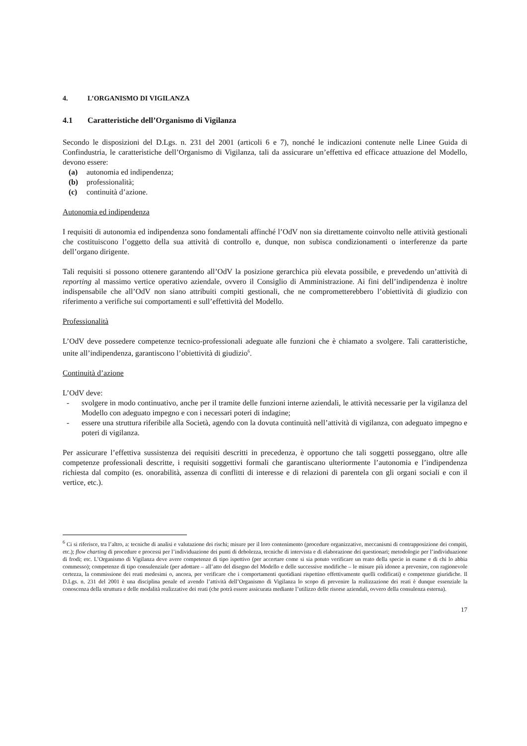4. L’ORGANISMO DI VIGILANZA
4.1 Caratteristiche dell’Organismo di Vigilanza
Secondo le disposizioni del D.Lgs. n. 231 del 2001 (articoli 6 e 7), nonché le indicazioni contenute nelle Linee Guida di Confindustria, le caratteristiche dell’Organismo di Vigilanza, tali da assicurare un’effettiva ed efficace attuazione del Modello, devono essere:
(a) autonomia ed indipendenza;
(b) professionalità;
(c) continuità d’azione.
Autonomia ed indipendenza
I requisiti di autonomia ed indipendenza sono fondamentali affinché l’OdV non sia direttamente coinvolto nelle attività gestionali che costituiscono l’oggetto della sua attività di controllo e, dunque, non subisca condizionamenti o interferenze da parte dell’organo dirigente.
Tali requisiti si possono ottenere garantendo all’OdV la posizione gerarchica più elevata possibile, e prevedendo un’attività di reporting al massimo vertice operativo aziendale, ovvero il Consiglio di Amministrazione. Ai fini dell’indipendenza è inoltre indispensabile che all’OdV non siano attribuiti compiti gestionali, che ne comprometterebbero l’obiettività di giudizio con riferimento a verifiche sui comportamenti e sull’effettività del Modello.
Professionalità
L’OdV deve possedere competenze tecnico-professionali adeguate alle funzioni che è chiamato a svolgere. Tali caratteristiche, unite all’indipendenza, garantiscono l’obiettività di giudizio<sup>6</sup>.
Continuità d’azione
L’OdV deve:
- svolgere in modo continuativo, anche per il tramite delle funzioni interne aziendali, le attività necessarie per la vigilanza del Modello con adeguato impegno e con i necessari poteri di indagine;
- essere una struttura riferibile alla Società, agendo con la dovuta continuità nell’attività di vigilanza, con adeguato impegno e poteri di vigilanza.
Per assicurare l’effettiva sussistenza dei requisiti descritti in precedenza, è opportuno che tali soggetti posseggano, oltre alle competenze professionali descritte, i requisiti soggettivi formali che garantiscano ulteriormente l’autonomia e l’indipendenza richiesta dal compito (es. onorabilità, assenza di conflitti di interesse e di relazioni di parentela con gli organi sociali e con il vertice, etc.).
<sup>6</sup> Ci si riferisce, tra l’altro, a: tecniche di analisi e valutazione dei rischi; misure per il loro contenimento (procedure organizzative, meccanismi di contrapposizione dei compiti, etc.); flow charting di procedure e processi per l’individuazione dei punti di debolezza, tecniche di intervista e di elaborazione dei questionari; metodologie per l’individuazione di frodi; etc. L’Organismo di Vigilanza deve avere competenze di tipo ispettivo (per accertare come si sia potuto verificare un reato della specie in esame e di chi lo abbia commesso); competenze di tipo consulenziale (per adottare – all’atto del disegno del Modello e delle successive modifiche – le misure più idonee a prevenire, con ragionevole certezza, la commissione dei reati medesimi o, ancora, per verificare che i comportamenti quotidiani rispettino effettivamente quelli codificati) e competenze giuridiche. Il D.Lgs. n. 231 del 2001 è una disciplina penale ed avendo l’attività dell’Organismo di Vigilanza lo scopo di prevenire la realizzazione dei reati è dunque essenziale la conoscenza della struttura e delle modalità realizzative dei reati (che potrà essere assicurata mediante l’utilizzo delle risorse aziendali, ovvero della consulenza esterna).
17